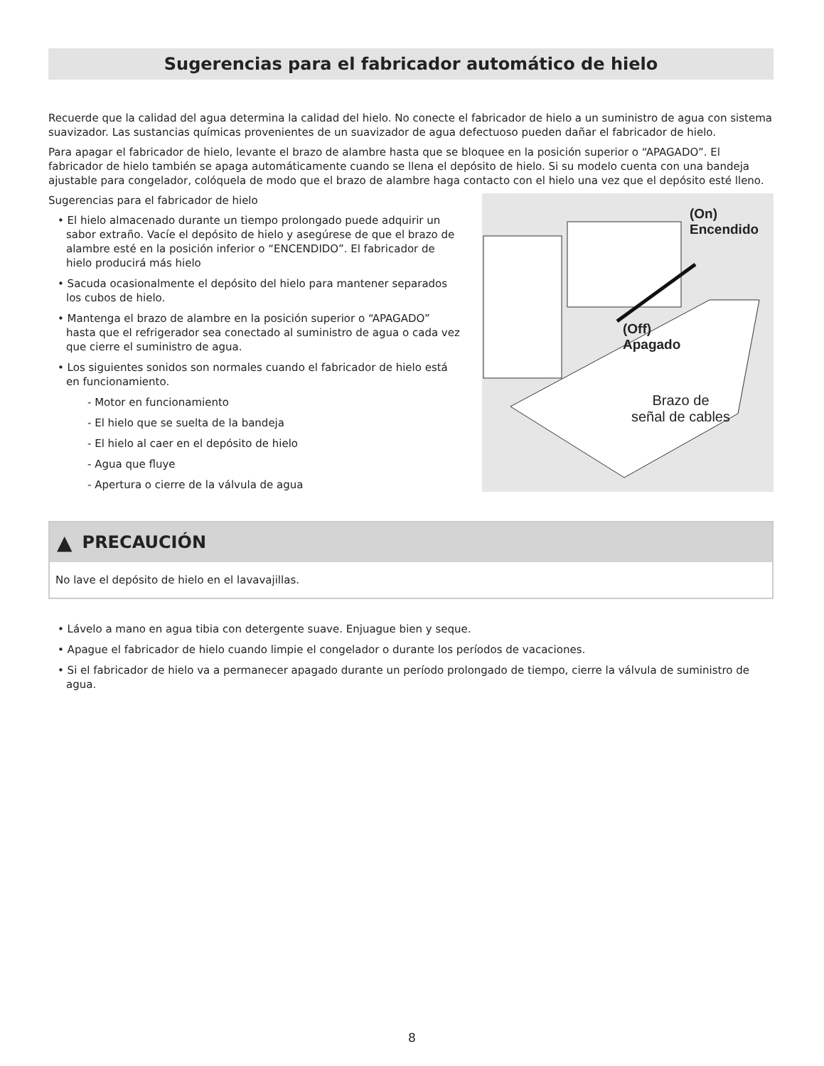Sugerencias para el fabricador automático de hielo
Recuerde que la calidad del agua determina la calidad del hielo. No conecte el fabricador de hielo a un suministro de agua con sistema suavizador. Las sustancias químicas provenientes de un suavizador de agua defectuoso pueden dañar el fabricador de hielo.
Para apagar el fabricador de hielo, levante el brazo de alambre hasta que se bloquee en la posición superior o “APAGADO”. El fabricador de hielo también se apaga automáticamente cuando se llena el depósito de hielo. Si su modelo cuenta con una bandeja ajustable para congelador, colóquela de modo que el brazo de alambre haga contacto con el hielo una vez que el depósito esté lleno.
Sugerencias para el fabricador de hielo
• El hielo almacenado durante un tiempo prolongado puede adquirir un sabor extraño. Vacíe el depósito de hielo y asegúrese de que el brazo de alambre esté en la posición inferior o “ENCENDIDO”. El fabricador de hielo producirá más hielo
• Sacuda ocasionalmente el depósito del hielo para mantener separados los cubos de hielo.
• Mantenga el brazo de alambre en la posición superior o “APAGADO” hasta que el refrigerador sea conectado al suministro de agua o cada vez que cierre el suministro de agua.
• Los siguientes sonidos son normales cuando el fabricador de hielo está en funcionamiento.
- Motor en funcionamiento
- El hielo que se suelta de la bandeja
- El hielo al caer en el depósito de hielo
- Agua que fluye
- Apertura o cierre de la válvula de agua
(On)
Encendido
(Off)
Apagado
Brazo de
señal de cables
▲ PRECAUCIÓN
No lave el depósito de hielo en el lavavajillas.
• Lávelo a mano en agua tibia con detergente suave. Enjuague bien y seque.
• Apague el fabricador de hielo cuando limpie el congelador o durante los períodos de vacaciones.
• Si el fabricador de hielo va a permanecer apagado durante un período prolongado de tiempo, cierre la válvula de suministro de agua.
8